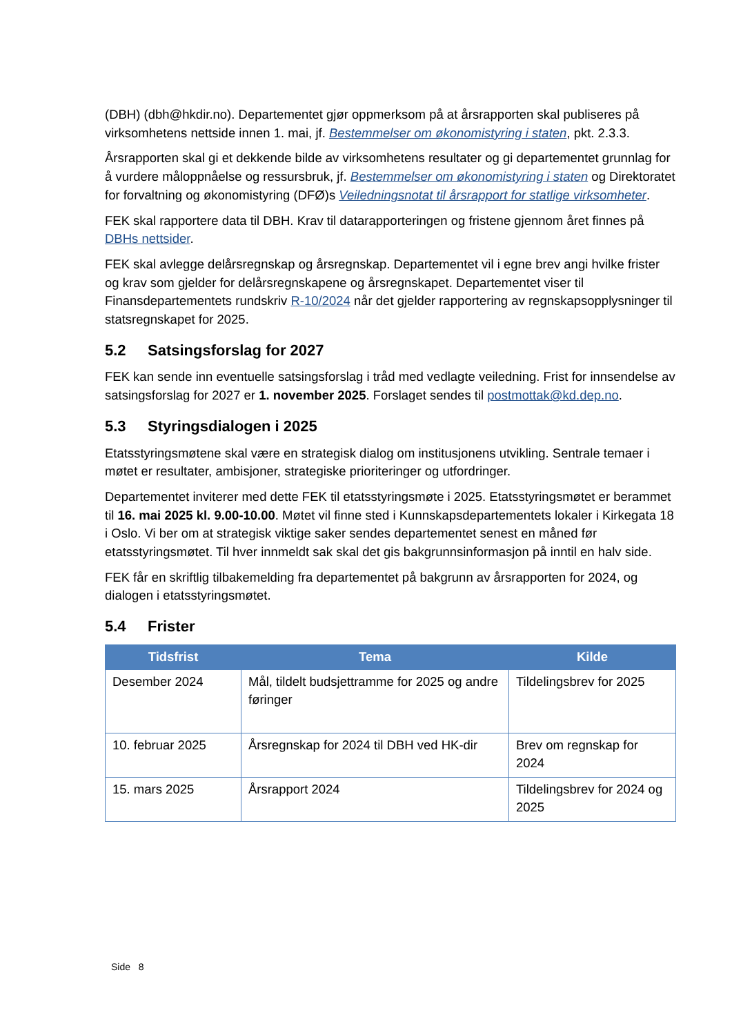(DBH) (dbh@hkdir.no). Departementet gjør oppmerksom på at årsrapporten skal publiseres på virksomhetens nettside innen 1. mai, jf. Bestemmelser om økonomistyring i staten, pkt. 2.3.3.
Årsrapporten skal gi et dekkende bilde av virksomhetens resultater og gi departementet grunnlag for å vurdere måloppnåelse og ressursbruk, jf. Bestemmelser om økonomistyring i staten og Direktoratet for forvaltning og økonomistyring (DFØ)s Veiledningsnotat til årsrapport for statlige virksomheter.
FEK skal rapportere data til DBH. Krav til datarapporteringen og fristene gjennom året finnes på DBHs nettsider.
FEK skal avlegge delårsregnskap og årsregnskap. Departementet vil i egne brev angi hvilke frister og krav som gjelder for delårsregnskapene og årsregnskapet. Departementet viser til Finansdepartementets rundskriv R-10/2024 når det gjelder rapportering av regnskapsopplysninger til statsregnskapet for 2025.
5.2 Satsingsforslag for 2027
FEK kan sende inn eventuelle satsingsforslag i tråd med vedlagte veiledning. Frist for innsendelse av satsingsforslag for 2027 er 1. november 2025. Forslaget sendes til postmottak@kd.dep.no.
5.3 Styringsdialogen i 2025
Etatsstyringsmøtene skal være en strategisk dialog om institusjonens utvikling. Sentrale temaer i møtet er resultater, ambisjoner, strategiske prioriteringer og utfordringer.
Departementet inviterer med dette FEK til etatsstyringsmøte i 2025. Etatsstyringsmøtet er berammet til 16. mai 2025 kl. 9.00-10.00. Møtet vil finne sted i Kunnskapsdepartementets lokaler i Kirkegata 18 i Oslo. Vi ber om at strategisk viktige saker sendes departementet senest en måned før etatsstyringsmøtet. Til hver innmeldt sak skal det gis bakgrunnsinformasjon på inntil en halv side.
FEK får en skriftlig tilbakemelding fra departementet på bakgrunn av årsrapporten for 2024, og dialogen i etatsstyringsmøtet.
5.4 Frister
| Tidsfrist | Tema | Kilde |
| --- | --- | --- |
| Desember 2024 | Mål, tildelt budsjettramme for 2025 og andre føringer | Tildelingsbrev for 2025 |
| 10. februar 2025 | Årsregnskap for 2024 til DBH ved HK-dir | Brev om regnskap for 2024 |
| 15. mars 2025 | Årsrapport 2024 | Tildelingsbrev for 2024 og 2025 |
Side 8